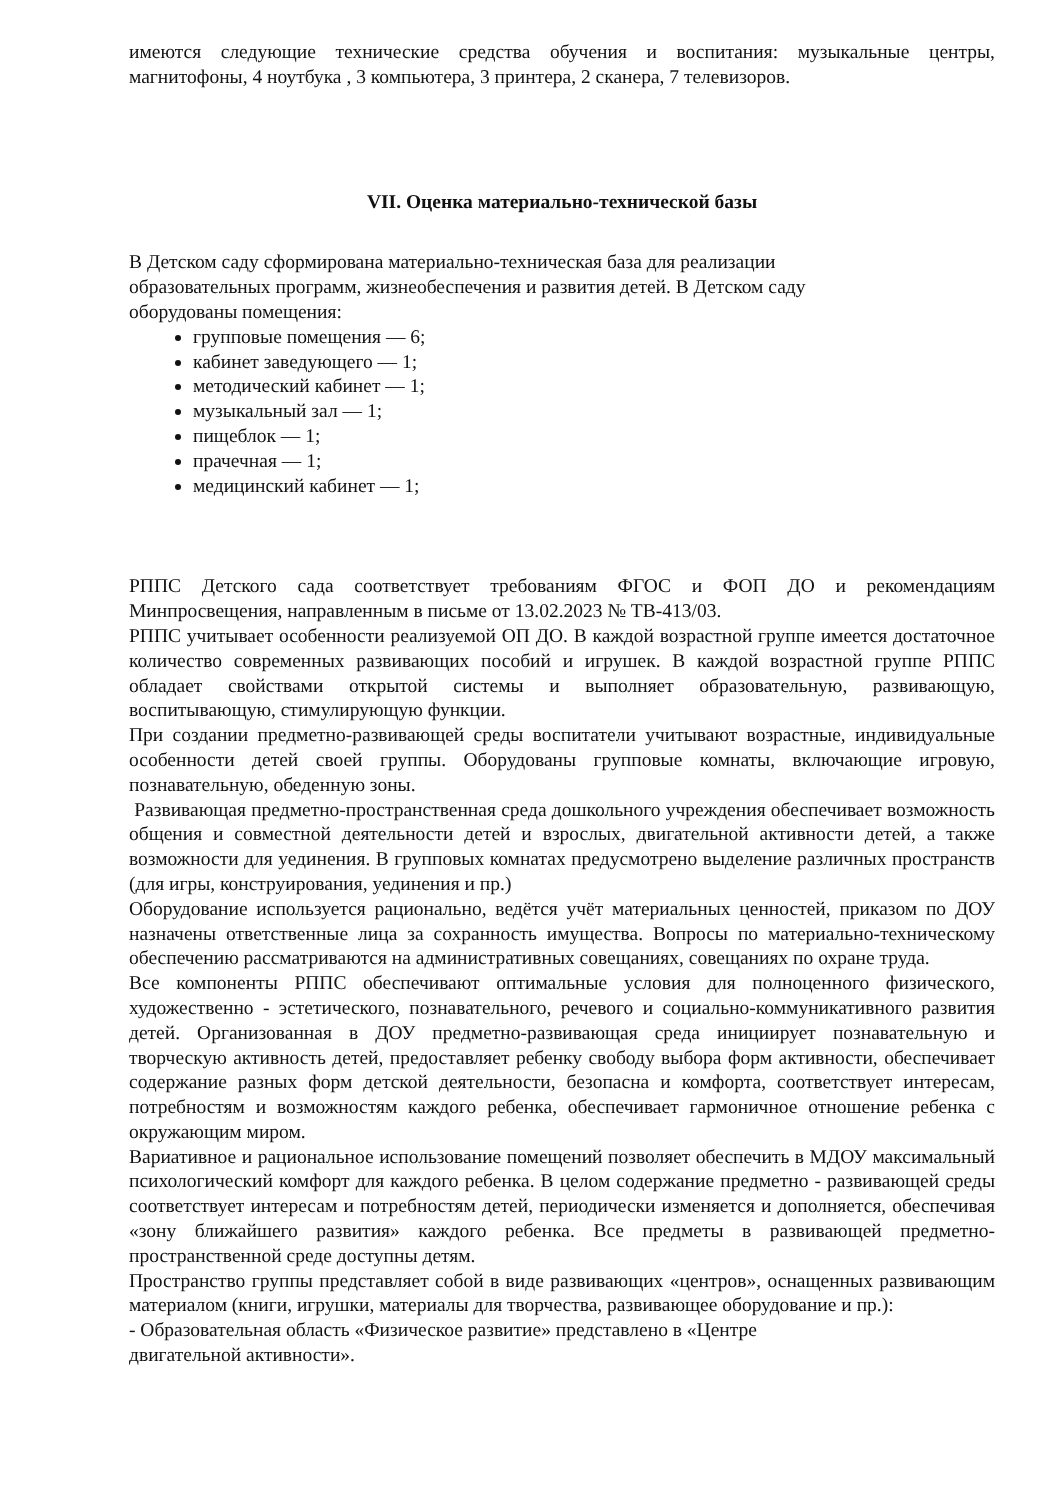имеются следующие технические средства обучения и воспитания: музыкальные центры, магнитофоны, 4 ноутбука , 3 компьютера, 3 принтера, 2 сканера, 7 телевизоров.
VII. Оценка материально-технической базы
В Детском саду сформирована материально-техническая база для реализации
образовательных программ, жизнеобеспечения и развития детей. В Детском саду
оборудованы помещения:
групповые помещения — 6;
кабинет заведующего — 1;
методический кабинет — 1;
музыкальный зал — 1;
пищеблок — 1;
прачечная — 1;
медицинский кабинет — 1;
РППС Детского сада соответствует требованиям ФГОС и ФОП ДО и рекомендациям Минпросвещения, направленным в письме от 13.02.2023 № ТВ-413/03.
РППС учитывает особенности реализуемой ОП ДО. В каждой возрастной группе имеется достаточное количество современных развивающих пособий и игрушек. В каждой возрастной группе РППС обладает свойствами открытой системы и выполняет образовательную, развивающую, воспитывающую, стимулирующую функции.
При создании предметно-развивающей среды воспитатели учитывают возрастные, индивидуальные особенности детей своей группы. Оборудованы групповые комнаты, включающие игровую, познавательную, обеденную зоны.
Развивающая предметно-пространственная среда дошкольного учреждения обеспечивает возможность общения и совместной деятельности детей и взрослых, двигательной активности детей, а также возможности для уединения. В групповых комнатах предусмотрено выделение различных пространств (для игры, конструирования, уединения и пр.)
Оборудование используется рационально, ведётся учёт материальных ценностей, приказом по ДОУ назначены ответственные лица за сохранность имущества. Вопросы по материально-техническому обеспечению рассматриваются на административных совещаниях, совещаниях по охране труда.
Все компоненты РППС обеспечивают оптимальные условия для полноценного физического, художественно - эстетического, познавательного, речевого и социально-коммуникативного развития детей. Организованная в ДОУ предметно-развивающая среда инициирует познавательную и творческую активность детей, предоставляет ребенку свободу выбора форм активности, обеспечивает содержание разных форм детской деятельности, безопасна и комфорта, соответствует интересам, потребностям и возможностям каждого ребенка, обеспечивает гармоничное отношение ребенка с окружающим миром.
Вариативное и рациональное использование помещений позволяет обеспечить в МДОУ максимальный психологический комфорт для каждого ребенка. В целом содержание предметно - развивающей среды соответствует интересам и потребностям детей, периодически изменяется и дополняется, обеспечивая «зону ближайшего развития» каждого ребенка. Все предметы в развивающей предметно-пространственной среде доступны детям.
Пространство группы представляет собой в виде развивающих «центров», оснащенных развивающим материалом (книги, игрушки, материалы для творчества, развивающее оборудование и пр.):
- Образовательная область «Физическое развитие» представлено в «Центре
двигательной активности».